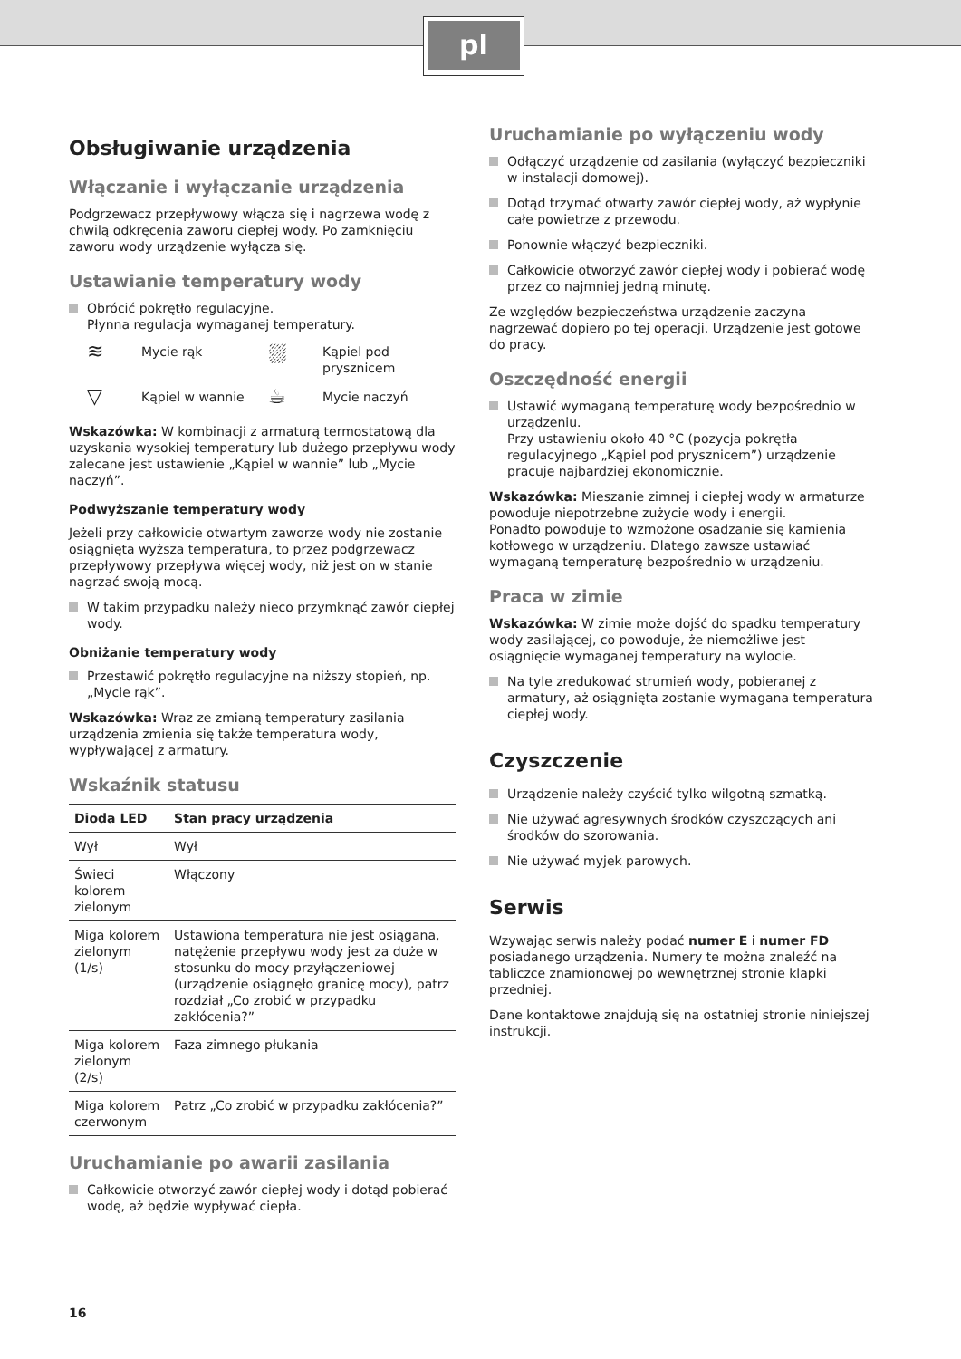pl
Obsługiwanie urządzenia
Włączanie i wyłączanie urządzenia
Podgrzewacz przepływowy włącza się i nagrzewa wodę z chwilą odkręcenia zaworu ciepłej wody. Po zamknięciu zaworu wody urządzenie wyłącza się.
Ustawianie temperatury wody
Obrócić pokrętło regulacyjne.
Płynna regulacja wymaganej temperatury.
≋
Mycie rąk
⛆
Kąpiel pod prysznicem
▽
Kąpiel w wannie
☕
Mycie naczyń
Wskazówka: W kombinacji z armaturą termostatową dla uzyskania wysokiej temperatury lub dużego przepływu wody zalecane jest ustawienie „Kąpiel w wannie” lub „Mycie naczyń”.
Podwyższanie temperatury wody
Jeżeli przy całkowicie otwartym zaworze wody nie zostanie osiągnięta wyższa temperatura, to przez podgrzewacz przepływowy przepływa więcej wody, niż jest on w stanie nagrzać swoją mocą.
W takim przypadku należy nieco przymknąć zawór ciepłej wody.
Obniżanie temperatury wody
Przestawić pokrętło regulacyjne na niższy stopień, np. „Mycie rąk”.
Wskazówka: Wraz ze zmianą temperatury zasilania urządzenia zmienia się także temperatura wody, wypływającej z armatury.
Wskaźnik statusu
| Dioda LED | Stan pracy urządzenia |
| --- | --- |
| Wył | Wył |
| Świeci kolorem zielonym | Włączony |
| Miga kolorem zielonym (1/s) | Ustawiona temperatura nie jest osiągana, natężenie przepływu wody jest za duże w stosunku do mocy przyłączeniowej (urządzenie osiągnęło granicę mocy), patrz rozdział „Co zrobić w przypadku zakłócenia?” |
| Miga kolorem zielonym (2/s) | Faza zimnego płukania |
| Miga kolorem czerwonym | Patrz „Co zrobić w przypadku zakłócenia?” |
Uruchamianie po awarii zasilania
Całkowicie otworzyć zawór ciepłej wody i dotąd pobierać wodę, aż będzie wypływać ciepła.
Uruchamianie po wyłączeniu wody
Odłączyć urządzenie od zasilania (wyłączyć bezpieczniki w instalacji domowej).
Dotąd trzymać otwarty zawór ciepłej wody, aż wypłynie całe powietrze z przewodu.
Ponownie włączyć bezpieczniki.
Całkowicie otworzyć zawór ciepłej wody i pobierać wodę przez co najmniej jedną minutę.
Ze względów bezpieczeństwa urządzenie zaczyna nagrzewać dopiero po tej operacji. Urządzenie jest gotowe do pracy.
Oszczędność energii
Ustawić wymaganą temperaturę wody bezpośrednio w urządzeniu.
Przy ustawieniu około 40 °C (pozycja pokrętła regulacyjnego „Kąpiel pod prysznicem”) urządzenie pracuje najbardziej ekonomicznie.
Wskazówka: Mieszanie zimnej i ciepłej wody w armaturze powoduje niepotrzebne zużycie wody i energii.
Ponadto powoduje to wzmożone osadzanie się kamienia kotłowego w urządzeniu. Dlatego zawsze ustawiać wymaganą temperaturę bezpośrednio w urządzeniu.
Praca w zimie
Wskazówka: W zimie może dojść do spadku temperatury wody zasilającej, co powoduje, że niemożliwe jest osiągnięcie wymaganej temperatury na wylocie.
Na tyle zredukować strumień wody, pobieranej z armatury, aż osiągnięta zostanie wymagana temperatura ciepłej wody.
Czyszczenie
Urządzenie należy czyścić tylko wilgotną szmatką.
Nie używać agresywnych środków czyszczących ani środków do szorowania.
Nie używać myjek parowych.
Serwis
Wzywając serwis należy podać numer E i numer FD posiadanego urządzenia. Numery te można znaleźć na tabliczce znamionowej po wewnętrznej stronie klapki przedniej.
Dane kontaktowe znajdują się na ostatniej stronie niniejszej instrukcji.
16